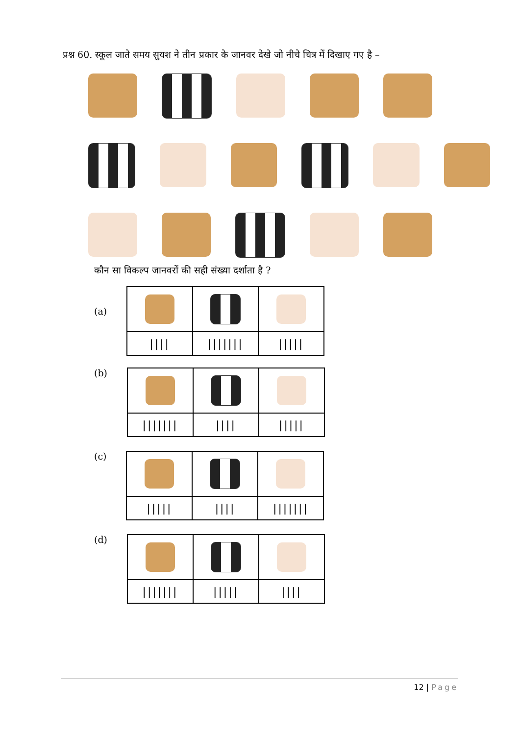प्रश्न 60. स्कूल जाते समय सुयश ने तीन प्रकार के जानवर देखे जो नीचे चित्र में दिखाए गए है –
कौन सा विकल्प जानवरों की सही संख्या दर्शाता है ?
(a)
| //// | /////// | ///// |
(b)
| /////// | //// | ///// |
(c)
| ///// | //// | /////// |
(d)
| /////// | ///// | //// |
12 | Page